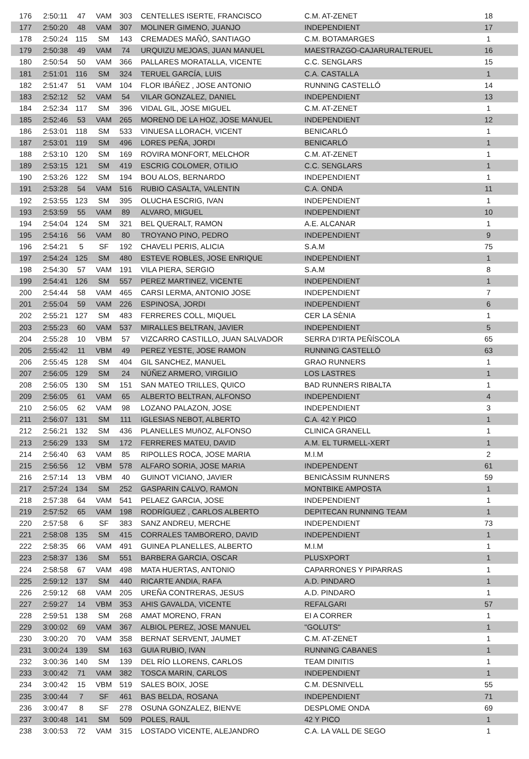| 176 | 2:50:11 | 47 | VAM | 303 | CENTELLES ISERTE, FRANCISCO | C.M. AT-ZENET | 18 |
| 177 | 2:50:20 | 48 | VAM | 307 | MOLINER GIMENO, JUANJO | INDEPENDIENT | 17 |
| 178 | 2:50:24 | 115 | SM | 143 | CREMADES MAÑÓ, SANTIAGO | C.M. BOTAMARGES | 1 |
| 179 | 2:50:38 | 49 | VAM | 74 | URQUIZU MEJOAS, JUAN MANUEL | MAESTRAZGO-CAJARURALTERUEL | 16 |
| 180 | 2:50:54 | 50 | VAM | 366 | PALLARES MORATALLA, VICENTE | C.C. SENGLARS | 15 |
| 181 | 2:51:01 | 116 | SM | 324 | TERUEL GARCÍA, LUIS | C.A. CASTALLA | 1 |
| 182 | 2:51:47 | 51 | VAM | 104 | FLOR IBÁÑEZ , JOSE ANTONIO | RUNNING CASTELLÓ | 14 |
| 183 | 2:52:12 | 52 | VAM | 54 | VILAR GONZALEZ, DANIEL | INDEPENDIENT | 13 |
| 184 | 2:52:34 | 117 | SM | 396 | VIDAL GIL, JOSE MIGUEL | C.M. AT-ZENET | 1 |
| 185 | 2:52:46 | 53 | VAM | 265 | MORENO DE LA HOZ, JOSE MANUEL | INDEPENDIENT | 12 |
| 186 | 2:53:01 | 118 | SM | 533 | VINUESA LLORACH, VICENT | BENICARLÓ | 1 |
| 187 | 2:53:01 | 119 | SM | 496 | LORES PEÑA, JORDI | BENICARLÓ | 1 |
| 188 | 2:53:10 | 120 | SM | 169 | ROVIRA MONFORT, MELCHOR | C.M. AT-ZENET | 1 |
| 189 | 2:53:15 | 121 | SM | 419 | ESCRIG COLOMER, OTILIO | C.C. SENGLARS | 1 |
| 190 | 2:53:26 | 122 | SM | 194 | BOU ALOS, BERNARDO | INDEPENDIENT | 1 |
| 191 | 2:53:28 | 54 | VAM | 516 | RUBIO CASALTA, VALENTIN | C.A. ONDA | 11 |
| 192 | 2:53:55 | 123 | SM | 395 | OLUCHA ESCRIG, IVAN | INDEPENDIENT | 1 |
| 193 | 2:53:59 | 55 | VAM | 89 | ALVARO, MIGUEL | INDEPENDIENT | 10 |
| 194 | 2:54:04 | 124 | SM | 321 | BEL QUERALT, RAMON | A.E. ALCANAR | 1 |
| 195 | 2:54:16 | 56 | VAM | 80 | TROYANO PINO, PEDRO | INDEPENDIENT | 9 |
| 196 | 2:54:21 | 5 | SF | 192 | CHAVELI PERIS, ALICIA | S.A.M | 75 |
| 197 | 2:54:24 | 125 | SM | 480 | ESTEVE ROBLES, JOSE ENRIQUE | INDEPENDIENT | 1 |
| 198 | 2:54:30 | 57 | VAM | 191 | VILA PIERA, SERGIO | S.A.M | 8 |
| 199 | 2:54:41 | 126 | SM | 557 | PEREZ MARTINEZ, VICENTE | INDEPENDIENT | 1 |
| 200 | 2:54:44 | 58 | VAM | 465 | CARSI LERMA, ANTONIO JOSE | INDEPENDIENT | 7 |
| 201 | 2:55:04 | 59 | VAM | 226 | ESPINOSA, JORDI | INDEPENDIENT | 6 |
| 202 | 2:55:21 | 127 | SM | 483 | FERRERES COLL, MIQUEL | CER LA SÈNIA | 1 |
| 203 | 2:55:23 | 60 | VAM | 537 | MIRALLES BELTRAN, JAVIER | INDEPENDIENT | 5 |
| 204 | 2:55:28 | 10 | VBM | 57 | VIZCARRO CASTILLO, JUAN SALVADOR | SERRA D'IRTA PEÑÍSCOLA | 65 |
| 205 | 2:55:42 | 11 | VBM | 49 | PEREZ YESTE, JOSE RAMON | RUNNING CASTELLÓ | 63 |
| 206 | 2:55:45 | 128 | SM | 404 | GIL SANCHEZ, MANUEL | GRAO RUNNERS | 1 |
| 207 | 2:56:05 | 129 | SM | 24 | NÚÑEZ ARMERO, VIRGILIO | LOS LASTRES | 1 |
| 208 | 2:56:05 | 130 | SM | 151 | SAN MATEO TRILLES, QUICO | BAD RUNNERS RIBALTA | 1 |
| 209 | 2:56:05 | 61 | VAM | 65 | ALBERTO BELTRAN, ALFONSO | INDEPENDIENT | 4 |
| 210 | 2:56:05 | 62 | VAM | 98 | LOZANO PALAZON, JOSE | INDEPENDIENT | 3 |
| 211 | 2:56:07 | 131 | SM | 111 | IGLESIAS NEBOT, ALBERTO | C.A. 42 Y PICO | 1 |
| 212 | 2:56:21 | 132 | SM | 436 | PLANELLES MUñOZ, ALFONSO | CLINICA GRANELL | 1 |
| 213 | 2:56:29 | 133 | SM | 172 | FERRERES MATEU, DAVID | A.M. EL TURMELL-XERT | 1 |
| 214 | 2:56:40 | 63 | VAM | 85 | RIPOLLES ROCA, JOSE MARIA | M.I.M | 2 |
| 215 | 2:56:56 | 12 | VBM | 578 | ALFARO SORIA, JOSE MARIA | INDEPENDENT | 61 |
| 216 | 2:57:14 | 13 | VBM | 40 | GUINOT VICIANO, JAVIER | BENICÀSSIM RUNNERS | 59 |
| 217 | 2:57:24 | 134 | SM | 252 | GASPARIN CALVO, RAMON | MONTBIKE AMPOSTA | 1 |
| 218 | 2:57:38 | 64 | VAM | 541 | PELAEZ GARCIA, JOSE | INDEPENDIENT | 1 |
| 219 | 2:57:52 | 65 | VAM | 198 | RODRÍGUEZ , CARLOS ALBERTO | DEPITECAN RUNNING TEAM | 1 |
| 220 | 2:57:58 | 6 | SF | 383 | SANZ ANDREU, MERCHE | INDEPENDIENT | 73 |
| 221 | 2:58:08 | 135 | SM | 415 | CORRALES TAMBORERO, DAVID | INDEPENDIENT | 1 |
| 222 | 2:58:35 | 66 | VAM | 491 | GUINEA PLANELLES, ALBERTO | M.I.M | 1 |
| 223 | 2:58:37 | 136 | SM | 551 | BARBERA GARCIA, OSCAR | PLUSXPORT | 1 |
| 224 | 2:58:58 | 67 | VAM | 498 | MATA HUERTAS, ANTONIO | CAPARRONES Y PIPARRAS | 1 |
| 225 | 2:59:12 | 137 | SM | 440 | RICARTE ANDIA, RAFA | A.D. PINDARO | 1 |
| 226 | 2:59:12 | 68 | VAM | 205 | UREÑA CONTRERAS, JESUS | A.D. PINDARO | 1 |
| 227 | 2:59:27 | 14 | VBM | 353 | AHIS GAVALDA, VICENTE | REFALGARI | 57 |
| 228 | 2:59:51 | 138 | SM | 268 | AMAT MORENO, FRAN | EI A CORRER | 1 |
| 229 | 3:00:02 | 69 | VAM | 367 | ALBIOL PEREZ, JOSE MANUEL | "GOLUTS" | 1 |
| 230 | 3:00:20 | 70 | VAM | 358 | BERNAT SERVENT, JAUMET | C.M. AT-ZENET | 1 |
| 231 | 3:00:24 | 139 | SM | 163 | GUIA RUBIO, IVAN | RUNNING CABANES | 1 |
| 232 | 3:00:36 | 140 | SM | 139 | DEL RÍO LLORENS, CARLOS | TEAM DINITIS | 1 |
| 233 | 3:00:42 | 71 | VAM | 382 | TOSCA MARIN, CARLOS | INDEPENDIENT | 1 |
| 234 | 3:00:42 | 15 | VBM | 519 | SALES BOIX, JOSE | C.M. DESNIVELL | 55 |
| 235 | 3:00:44 | 7 | SF | 461 | BAS BELDA, ROSANA | INDEPENDIENT | 71 |
| 236 | 3:00:47 | 8 | SF | 278 | OSUNA GONZALEZ, BIENVE | DESPLOME ONDA | 69 |
| 237 | 3:00:48 | 141 | SM | 509 | POLES, RAUL | 42 Y PICO | 1 |
| 238 | 3:00:53 | 72 | VAM | 315 | LOSTADO VICENTE, ALEJANDRO | C.A. LA VALL DE SEGO | 1 |